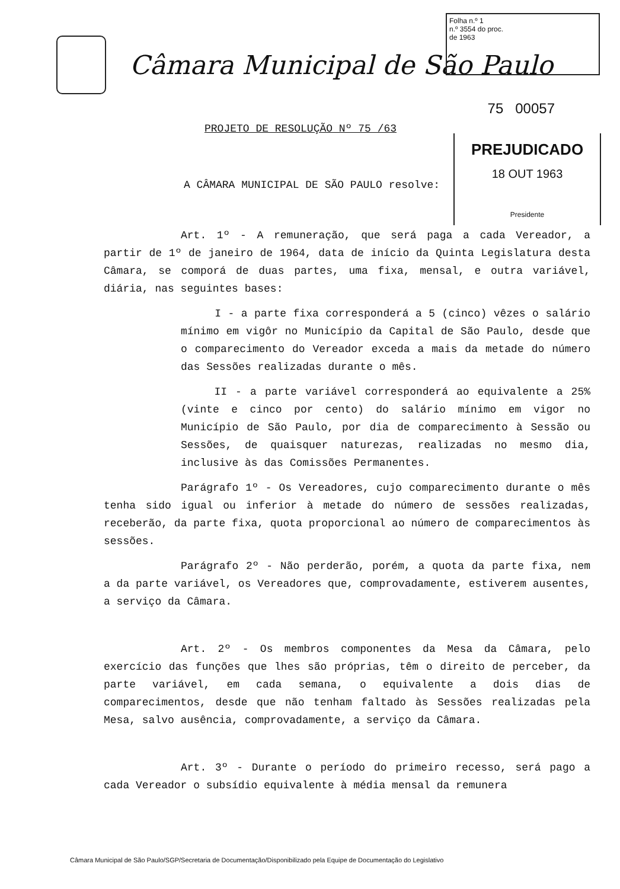Folha n.º 1
n.º 3554 do proc.
de 1963
Câmara Municipal de São Paulo
75 00057
PROJETO DE RESOLUÇÃO Nº 75 /63
PREJUDICADO
18 OUT 1963
Presidente
A CÂMARA MUNICIPAL DE SÃO PAULO resolve:
Art. 1º - A remuneração, que será paga a cada Vereador, a partir de 1º de janeiro de 1964, data de início da Quinta Legislatura desta Câmara, se comporá de duas partes, uma fixa, mensal, e outra variável, diária, nas seguintes bases:
I - a parte fixa corresponderá a 5 (cinco) vêzes o salário mínimo em vigôr no Município da Capital de São Paulo, desde que o comparecimento do Vereador exceda a mais da metade do número das Sessões realizadas durante o mês.
II - a parte variável corresponderá ao equivalente a 25% (vinte e cinco por cento) do salário mínimo em vigor no Município de São Paulo, por dia de comparecimento à Sessão ou Sessões, de quaisquer naturezas, realizadas no mesmo dia, inclusive às das Comissões Permanentes.
Parágrafo 1º - Os Vereadores, cujo comparecimento durante o mês tenha sido igual ou inferior à metade do número de sessões realizadas, receberão, da parte fixa, quota proporcional ao número de comparecimentos às sessões.
Parágrafo 2º - Não perderão, porém, a quota da parte fixa, nem a da parte variável, os Vereadores que, comprovadamente, estiverem ausentes, a serviço da Câmara.
Art. 2º - Os membros componentes da Mesa da Câmara, pelo exercício das funções que lhes são próprias, têm o direito de perceber, da parte variável, em cada semana, o equivalente a dois dias de comparecimentos, desde que não tenham faltado às Sessões realizadas pela Mesa, salvo ausência, comprovadamente, a serviço da Câmara.
Art. 3º - Durante o período do primeiro recesso, será pago a cada Vereador o subsídio equivalente à média mensal da remunera
Câmara Municipal de São Paulo/SGP/Secretaria de Documentação/Disponibilizado pela Equipe de Documentação do Legislativo